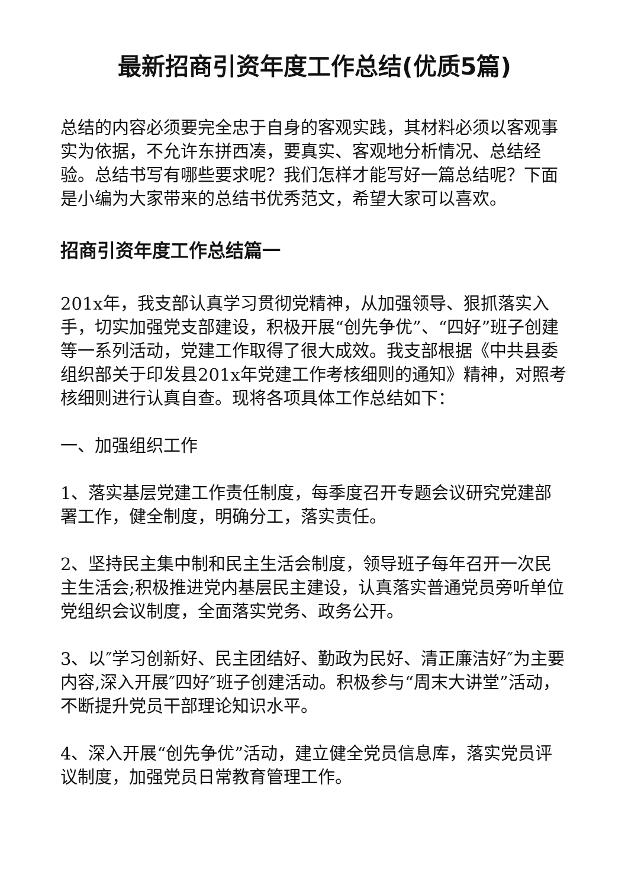最新招商引资年度工作总结(优质5篇)
总结的内容必须要完全忠于自身的客观实践，其材料必须以客观事实为依据，不允许东拼西凑，要真实、客观地分析情况、总结经验。总结书写有哪些要求呢？我们怎样才能写好一篇总结呢？下面是小编为大家带来的总结书优秀范文，希望大家可以喜欢。
招商引资年度工作总结篇一
201x年，我支部认真学习贯彻党精神，从加强领导、狠抓落实入手，切实加强党支部建设，积极开展“创先争优”、“四好”班子创建等一系列活动，党建工作取得了很大成效。我支部根据《中共县委组织部关于印发县201x年党建工作考核细则的通知》精神，对照考核细则进行认真自查。现将各项具体工作总结如下：
一、加强组织工作
1、落实基层党建工作责任制度，每季度召开专题会议研究党建部署工作，健全制度，明确分工，落实责任。
2、坚持民主集中制和民主生活会制度，领导班子每年召开一次民主生活会;积极推进党内基层民主建设，认真落实普通党员旁听单位党组织会议制度，全面落实党务、政务公开。
3、以″学习创新好、民主团结好、勤政为民好、清正廉洁好″为主要内容,深入开展″四好″班子创建活动。积极参与“周末大讲堂”活动，不断提升党员干部理论知识水平。
4、深入开展“创先争优”活动，建立健全党员信息库，落实党员评议制度，加强党员日常教育管理工作。